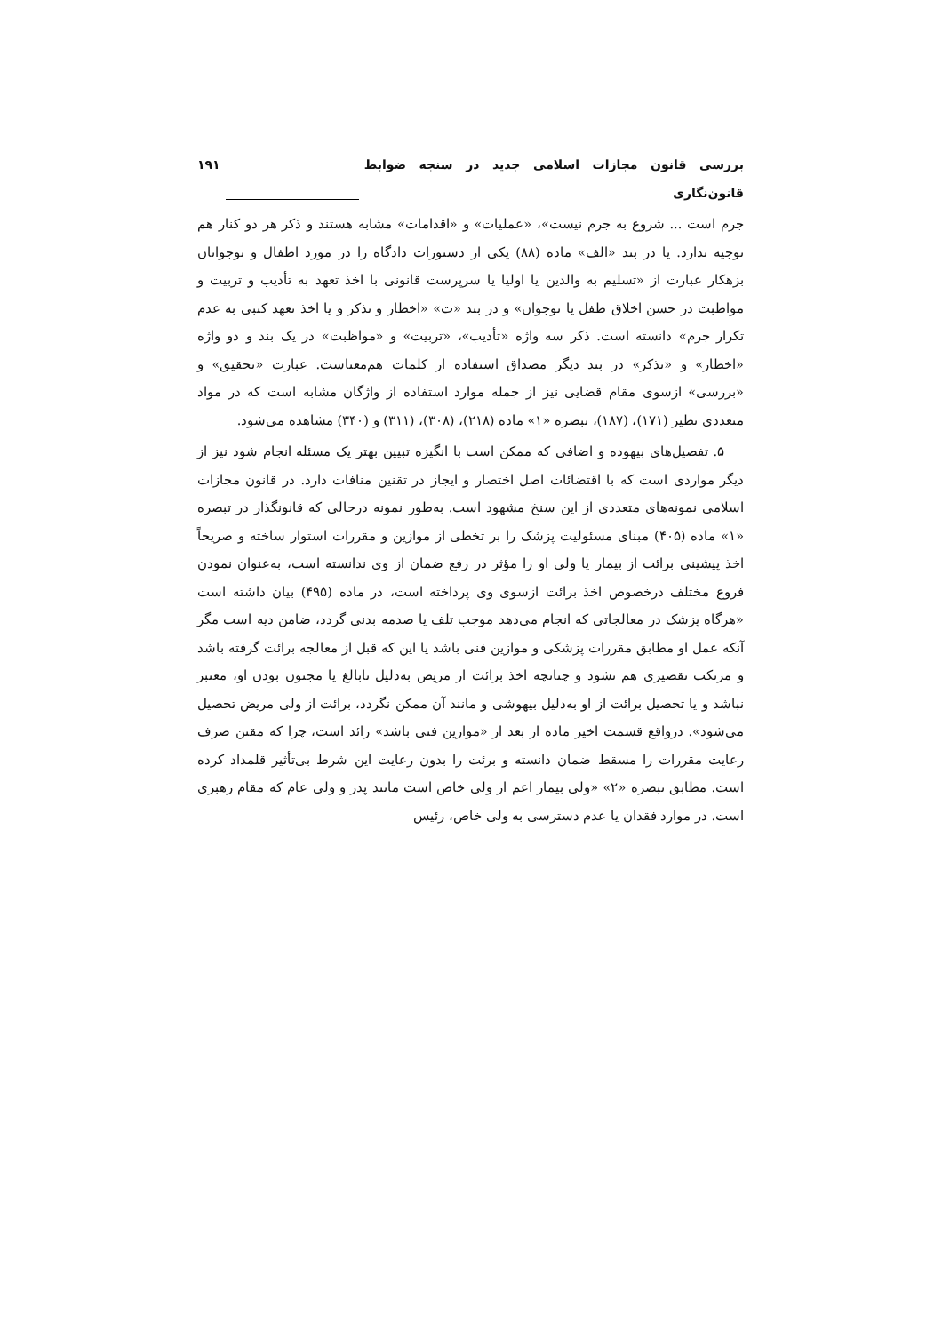بررسی قانون مجازات اسلامی جدید در سنجه ضوابط قانون‌نگاری ۱۹۱
جرم است ... شروع به جرم نیست»، «عملیات» و «اقدامات» مشابه هستند و ذکر هر دو کنار هم توجیه ندارد. یا در بند «الف» ماده (۸۸) یکی از دستورات دادگاه را در مورد اطفال و نوجوانان بزهکار عبارت از «تسلیم به والدین یا اولیا یا سرپرست قانونی با اخذ تعهد به تأدیب و تربیت و مواظبت در حسن اخلاق طفل یا نوجوان» و در بند «ت» «اخطار و تذکر و یا اخذ تعهد کتبی به عدم تکرار جرم» دانسته است. ذکر سه واژه «تأدیب»، «تربیت» و «مواظبت» در یک بند و دو واژه «اخطار» و «تذکر» در بند دیگر مصداق استفاده از کلمات هم‌معناست. عبارت «تحقیق» و «بررسی» ازسوی مقام قضایی نیز از جمله موارد استفاده از واژگان مشابه است که در مواد متعددی نظیر (۱۷۱)، (۱۸۷)، تبصره «۱» ماده (۲۱۸)، (۳۰۸)، (۳۱۱) و (۳۴۰) مشاهده می‌شود.
۵. تفصیل‌های بیهوده و اضافی که ممکن است با انگیزه تبیین بهتر یک مسئله انجام شود نیز از دیگر مواردی است که با اقتضائات اصل اختصار و ایجاز در تقنین منافات دارد. در قانون مجازات اسلامی نمونه‌های متعددی از این سنخ مشهود است. به‌طور نمونه درحالی که قانونگذار در تبصره «۱» ماده (۴۰۵) مبنای مسئولیت پزشک را بر تخطی از موازین و مقررات استوار ساخته و صریحاً اخذ پیشینی برائت از بیمار یا ولی او را مؤثر در رفع ضمان از وی ندانسته است، به‌عنوان نمودن فروع مختلف درخصوص اخذ برائت ازسوی وی پرداخته است، در ماده (۴۹۵) بیان داشته است «هرگاه پزشک در معالجاتی که انجام می‌دهد موجب تلف یا صدمه بدنی گردد، ضامن دیه است مگر آنکه عمل او مطابق مقررات پزشکی و موازین فنی باشد یا این که قبل از معالجه برائت گرفته باشد و مرتکب تقصیری هم نشود و چنانچه اخذ برائت از مریض به‌دلیل نابالغ یا مجنون بودن او، معتبر نباشد و یا تحصیل برائت از او به‌دلیل بیهوشی و مانند آن ممکن نگردد، برائت از ولی مریض تحصیل می‌شود». درواقع قسمت اخیر ماده از بعد از «موازین فنی باشد» زائد است، چرا که مقنن صرف رعایت مقررات را مسقط ضمان دانسته و برئت را بدون رعایت این شرط بی‌تأثیر قلمداد کرده است. مطابق تبصره «۲» «ولی بیمار اعم از ولی خاص است مانند پدر و ولی عام که مقام رهبری است. در موارد فقدان یا عدم دسترسی به ولی خاص، رئیس